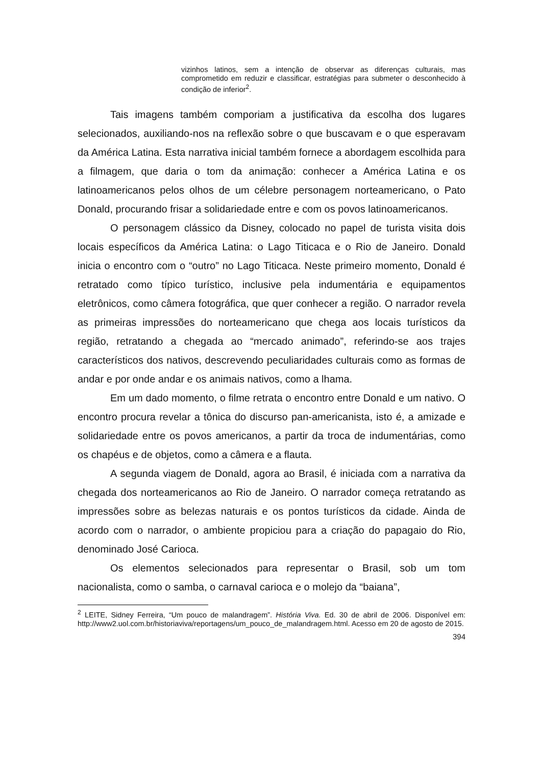vizinhos latinos, sem a intenção de observar as diferenças culturais, mas comprometido em reduzir e classificar, estratégias para submeter o desconhecido à condição de inferior<sup>2</sup>.
Tais imagens também comporiam a justificativa da escolha dos lugares selecionados, auxiliando-nos na reflexão sobre o que buscavam e o que esperavam da América Latina. Esta narrativa inicial também fornece a abordagem escolhida para a filmagem, que daria o tom da animação: conhecer a América Latina e os latinoamericanos pelos olhos de um célebre personagem norteamericano, o Pato Donald, procurando frisar a solidariedade entre e com os povos latinoamericanos.
O personagem clássico da Disney, colocado no papel de turista visita dois locais específicos da América Latina: o Lago Titicaca e o Rio de Janeiro. Donald inicia o encontro com o “outro” no Lago Titicaca. Neste primeiro momento, Donald é retratado como típico turístico, inclusive pela indumentária e equipamentos eletrônicos, como câmera fotográfica, que quer conhecer a região. O narrador revela as primeiras impressões do norteamericano que chega aos locais turísticos da região, retratando a chegada ao “mercado animado”, referindo-se aos trajes característicos dos nativos, descrevendo peculiaridades culturais como as formas de andar e por onde andar e os animais nativos, como a lhama.
Em um dado momento, o filme retrata o encontro entre Donald e um nativo. O encontro procura revelar a tônica do discurso pan-americanista, isto é, a amizade e solidariedade entre os povos americanos, a partir da troca de indumentárias, como os chapéus e de objetos, como a câmera e a flauta.
A segunda viagem de Donald, agora ao Brasil, é iniciada com a narrativa da chegada dos norteamericanos ao Rio de Janeiro. O narrador começa retratando as impressões sobre as belezas naturais e os pontos turísticos da cidade. Ainda de acordo com o narrador, o ambiente propiciou para a criação do papagaio do Rio, denominado José Carioca.
Os elementos selecionados para representar o Brasil, sob um tom nacionalista, como o samba, o carnaval carioca e o molejo da “baiana”,
<sup>2</sup> LEITE, Sidney Ferreira, “Um pouco de malandragem”. História Viva. Ed. 30 de abril de 2006. Disponível em: http://www2.uol.com.br/historiaviva/reportagens/um_pouco_de_malandragem.html. Acesso em 20 de agosto de 2015.
394